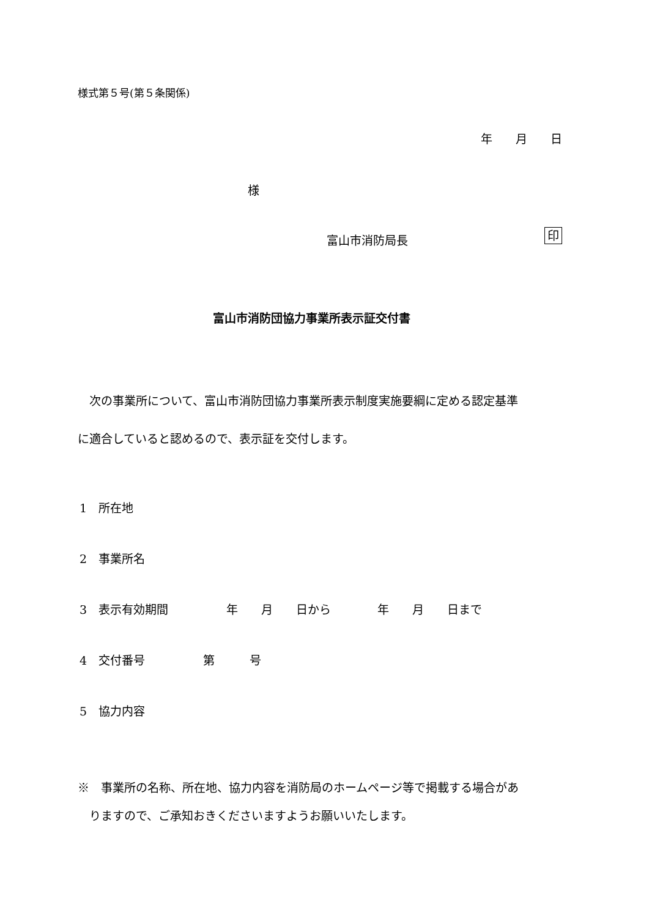様式第５号(第５条関係)
年　　月　　日
様
富山市消防局長 印
富山市消防団協力事業所表示証交付書
　次の事業所について、富山市消防団協力事業所表示制度実施要綱に定める認定基準
に適合していると認めるので、表示証を交付します。
1　所在地
2　事業所名
3　表示有効期間　　　　　年　　月　　日から　　　　年　　月　　日まで
4　交付番号　　　　　第　　　号
5　協力内容
※　事業所の名称、所在地、協力内容を消防局のホームページ等で掲載する場合があ
　りますので、ご承知おきくださいますようお願いいたします。